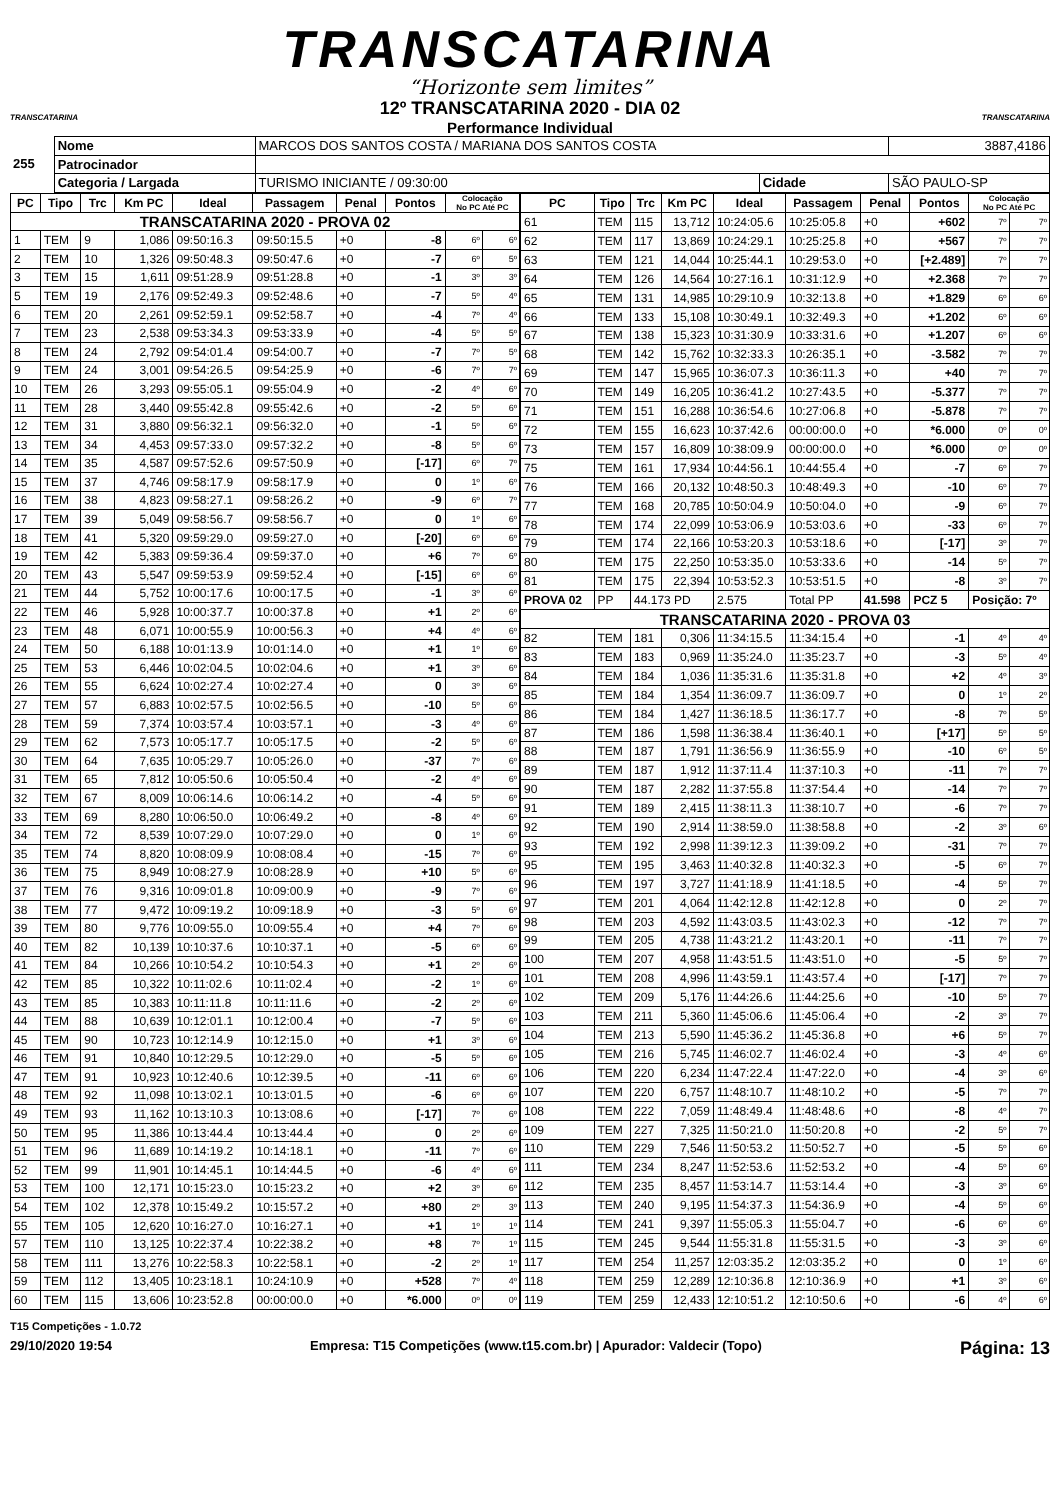TRANSCATARINA
“Horizonte sem limites”
TRANSCATARINA
12º TRANSCATARINA 2020 - DIA 02
Performance Individual
TRANSCATARINA
| 255 | Nome | MARCOS DOS SANTOS COSTA / MARIANA DOS SANTOS COSTA | | | | 3887,4186 |
| | Patrocinador | | | | | |
| | Categoria / Largada | | TURISMO INICIANTE / 09:30:00 | Cidade | SÃO PAULO-SP | |
| PC | Tipo | Trc | Km PC | Ideal | Passagem | Penal | Pontos | Colocação No PC Até PC | |
| --- | --- | --- | --- | --- | --- | --- | --- | --- | --- |
| TRANSCATARINA 2020 - PROVA 02 | | | | | | | | | |
| 1 | TEM | 9 | 1,086 | 09:50:16.3 | 09:50:15.5 | +0 | -8 | 6º | 6º |
| 2 | TEM | 10 | 1,326 | 09:50:48.3 | 09:50:47.6 | +0 | -7 | 6º | 5º |
| 3 | TEM | 15 | 1,611 | 09:51:28.9 | 09:51:28.8 | +0 | -1 | 3º | 3º |
| 5 | TEM | 19 | 2,176 | 09:52:49.3 | 09:52:48.6 | +0 | -7 | 5º | 4º |
| 6 | TEM | 20 | 2,261 | 09:52:59.1 | 09:52:58.7 | +0 | -4 | 7º | 4º |
| 7 | TEM | 23 | 2,538 | 09:53:34.3 | 09:53:33.9 | +0 | -4 | 5º | 5º |
| 8 | TEM | 24 | 2,792 | 09:54:01.4 | 09:54:00.7 | +0 | -7 | 7º | 5º |
| 9 | TEM | 24 | 3,001 | 09:54:26.5 | 09:54:25.9 | +0 | -6 | 7º | 7º |
| 10 | TEM | 26 | 3,293 | 09:55:05.1 | 09:55:04.9 | +0 | -2 | 4º | 6º |
| 11 | TEM | 28 | 3,440 | 09:55:42.8 | 09:55:42.6 | +0 | -2 | 5º | 6º |
| 12 | TEM | 31 | 3,880 | 09:56:32.1 | 09:56:32.0 | +0 | -1 | 5º | 6º |
| 13 | TEM | 34 | 4,453 | 09:57:33.0 | 09:57:32.2 | +0 | -8 | 5º | 6º |
| 14 | TEM | 35 | 4,587 | 09:57:52.6 | 09:57:50.9 | +0 | [-17] | 6º | 7º |
| 15 | TEM | 37 | 4,746 | 09:58:17.9 | 09:58:17.9 | +0 | 0 | 1º | 6º |
| 16 | TEM | 38 | 4,823 | 09:58:27.1 | 09:58:26.2 | +0 | -9 | 6º | 7º |
| 17 | TEM | 39 | 5,049 | 09:58:56.7 | 09:58:56.7 | +0 | 0 | 1º | 6º |
| 18 | TEM | 41 | 5,320 | 09:59:29.0 | 09:59:27.0 | +0 | [-20] | 6º | 6º |
| 19 | TEM | 42 | 5,383 | 09:59:36.4 | 09:59:37.0 | +0 | +6 | 7º | 6º |
| 20 | TEM | 43 | 5,547 | 09:59:53.9 | 09:59:52.4 | +0 | [-15] | 6º | 6º |
| 21 | TEM | 44 | 5,752 | 10:00:17.6 | 10:00:17.5 | +0 | -1 | 3º | 6º |
| 22 | TEM | 46 | 5,928 | 10:00:37.7 | 10:00:37.8 | +0 | +1 | 2º | 6º |
| 23 | TEM | 48 | 6,071 | 10:00:55.9 | 10:00:56.3 | +0 | +4 | 4º | 6º |
| 24 | TEM | 50 | 6,188 | 10:01:13.9 | 10:01:14.0 | +0 | +1 | 1º | 6º |
| 25 | TEM | 53 | 6,446 | 10:02:04.5 | 10:02:04.6 | +0 | +1 | 3º | 6º |
| 26 | TEM | 55 | 6,624 | 10:02:27.4 | 10:02:27.4 | +0 | 0 | 3º | 6º |
| 27 | TEM | 57 | 6,883 | 10:02:57.5 | 10:02:56.5 | +0 | -10 | 5º | 6º |
| 28 | TEM | 59 | 7,374 | 10:03:57.4 | 10:03:57.1 | +0 | -3 | 4º | 6º |
| 29 | TEM | 62 | 7,573 | 10:05:17.7 | 10:05:17.5 | +0 | -2 | 5º | 6º |
| 30 | TEM | 64 | 7,635 | 10:05:29.7 | 10:05:26.0 | +0 | -37 | 7º | 6º |
| 31 | TEM | 65 | 7,812 | 10:05:50.6 | 10:05:50.4 | +0 | -2 | 4º | 6º |
| 32 | TEM | 67 | 8,009 | 10:06:14.6 | 10:06:14.2 | +0 | -4 | 5º | 6º |
| 33 | TEM | 69 | 8,280 | 10:06:50.0 | 10:06:49.2 | +0 | -8 | 4º | 6º |
| 34 | TEM | 72 | 8,539 | 10:07:29.0 | 10:07:29.0 | +0 | 0 | 1º | 6º |
| 35 | TEM | 74 | 8,820 | 10:08:09.9 | 10:08:08.4 | +0 | -15 | 7º | 6º |
| 36 | TEM | 75 | 8,949 | 10:08:27.9 | 10:08:28.9 | +0 | +10 | 5º | 6º |
| 37 | TEM | 76 | 9,316 | 10:09:01.8 | 10:09:00.9 | +0 | -9 | 7º | 6º |
| 38 | TEM | 77 | 9,472 | 10:09:19.2 | 10:09:18.9 | +0 | -3 | 5º | 6º |
| 39 | TEM | 80 | 9,776 | 10:09:55.0 | 10:09:55.4 | +0 | +4 | 7º | 6º |
| 40 | TEM | 82 | 10,139 | 10:10:37.6 | 10:10:37.1 | +0 | -5 | 6º | 6º |
| 41 | TEM | 84 | 10,266 | 10:10:54.2 | 10:10:54.3 | +0 | +1 | 2º | 6º |
| 42 | TEM | 85 | 10,322 | 10:11:02.6 | 10:11:02.4 | +0 | -2 | 1º | 6º |
| 43 | TEM | 85 | 10,383 | 10:11:11.8 | 10:11:11.6 | +0 | -2 | 2º | 6º |
| 44 | TEM | 88 | 10,639 | 10:12:01.1 | 10:12:00.4 | +0 | -7 | 5º | 6º |
| 45 | TEM | 90 | 10,723 | 10:12:14.9 | 10:12:15.0 | +0 | +1 | 3º | 6º |
| 46 | TEM | 91 | 10,840 | 10:12:29.5 | 10:12:29.0 | +0 | -5 | 5º | 6º |
| 47 | TEM | 91 | 10,923 | 10:12:40.6 | 10:12:39.5 | +0 | -11 | 6º | 6º |
| 48 | TEM | 92 | 11,098 | 10:13:02.1 | 10:13:01.5 | +0 | -6 | 6º | 6º |
| 49 | TEM | 93 | 11,162 | 10:13:10.3 | 10:13:08.6 | +0 | [-17] | 7º | 6º |
| 50 | TEM | 95 | 11,386 | 10:13:44.4 | 10:13:44.4 | +0 | 0 | 2º | 6º |
| 51 | TEM | 96 | 11,689 | 10:14:19.2 | 10:14:18.1 | +0 | -11 | 7º | 6º |
| 52 | TEM | 99 | 11,901 | 10:14:45.1 | 10:14:44.5 | +0 | -6 | 4º | 6º |
| 53 | TEM | 100 | 12,171 | 10:15:23.0 | 10:15:23.2 | +0 | +2 | 3º | 6º |
| 54 | TEM | 102 | 12,378 | 10:15:49.2 | 10:15:57.2 | +0 | +80 | 2º | 3º |
| 55 | TEM | 105 | 12,620 | 10:16:27.0 | 10:16:27.1 | +0 | +1 | 1º | 1º |
| 57 | TEM | 110 | 13,125 | 10:22:37.4 | 10:22:38.2 | +0 | +8 | 7º | 1º |
| 58 | TEM | 111 | 13,276 | 10:22:58.3 | 10:22:58.1 | +0 | -2 | 2º | 1º |
| 59 | TEM | 112 | 13,405 | 10:23:18.1 | 10:24:10.9 | +0 | +528 | 7º | 4º |
| 60 | TEM | 115 | 13,606 | 10:23:52.8 | 00:00:00.0 | +0 | *6.000 | 0º | 0º |
| PC | Tipo | Trc | Km PC | Ideal | Passagem | Penal | Pontos | Colocação No PC Até PC | |
| --- | --- | --- | --- | --- | --- | --- | --- | --- | --- |
| 61 | TEM | 115 | 13,712 | 10:24:05.6 | 10:25:05.8 | +0 | +602 | 7º | 7º |
| 62 | TEM | 117 | 13,869 | 10:24:29.1 | 10:25:25.8 | +0 | +567 | 7º | 7º |
| 63 | TEM | 121 | 14,044 | 10:25:44.1 | 10:29:53.0 | +0 | [+2.489] | 7º | 7º |
| 64 | TEM | 126 | 14,564 | 10:27:16.1 | 10:31:12.9 | +0 | +2.368 | 7º | 7º |
| 65 | TEM | 131 | 14,985 | 10:29:10.9 | 10:32:13.8 | +0 | +1.829 | 6º | 6º |
| 66 | TEM | 133 | 15,108 | 10:30:49.1 | 10:32:49.3 | +0 | +1.202 | 6º | 6º |
| 67 | TEM | 138 | 15,323 | 10:31:30.9 | 10:33:31.6 | +0 | +1.207 | 6º | 6º |
| 68 | TEM | 142 | 15,762 | 10:32:33.3 | 10:26:35.1 | +0 | -3.582 | 7º | 7º |
| 69 | TEM | 147 | 15,965 | 10:36:07.3 | 10:36:11.3 | +0 | +40 | 7º | 7º |
| 70 | TEM | 149 | 16,205 | 10:36:41.2 | 10:27:43.5 | +0 | -5.377 | 7º | 7º |
| 71 | TEM | 151 | 16,288 | 10:36:54.6 | 10:27:06.8 | +0 | -5.878 | 7º | 7º |
| 72 | TEM | 155 | 16,623 | 10:37:42.6 | 00:00:00.0 | +0 | *6.000 | 0º | 0º |
| 73 | TEM | 157 | 16,809 | 10:38:09.9 | 00:00:00.0 | +0 | *6.000 | 0º | 0º |
| 75 | TEM | 161 | 17,934 | 10:44:56.1 | 10:44:55.4 | +0 | -7 | 6º | 7º |
| 76 | TEM | 166 | 20,132 | 10:48:50.3 | 10:48:49.3 | +0 | -10 | 6º | 7º |
| 77 | TEM | 168 | 20,785 | 10:50:04.9 | 10:50:04.0 | +0 | -9 | 6º | 7º |
| 78 | TEM | 174 | 22,099 | 10:53:06.9 | 10:53:03.6 | +0 | -33 | 6º | 7º |
| 79 | TEM | 174 | 22,166 | 10:53:20.3 | 10:53:18.6 | +0 | [-17] | 3º | 7º |
| 80 | TEM | 175 | 22,250 | 10:53:35.0 | 10:53:33.6 | +0 | -14 | 5º | 7º |
| 81 | TEM | 175 | 22,394 | 10:53:52.3 | 10:53:51.5 | +0 | -8 | 3º | 7º |
| PROVA 02 | PP | 44.173 PD | | 2.575 | Total PP | 41.598 | PCZ 5 | Posição: 7º | |
| TRANSCATARINA 2020 - PROVA 03 | | | | | | | | | |
| 82 | TEM | 181 | 0,306 | 11:34:15.5 | 11:34:15.4 | +0 | -1 | 4º | 4º |
| 83 | TEM | 183 | 0,969 | 11:35:24.0 | 11:35:23.7 | +0 | -3 | 5º | 4º |
| 84 | TEM | 184 | 1,036 | 11:35:31.6 | 11:35:31.8 | +0 | +2 | 4º | 3º |
| 85 | TEM | 184 | 1,354 | 11:36:09.7 | 11:36:09.7 | +0 | 0 | 1º | 2º |
| 86 | TEM | 184 | 1,427 | 11:36:18.5 | 11:36:17.7 | +0 | -8 | 7º | 5º |
| 87 | TEM | 186 | 1,598 | 11:36:38.4 | 11:36:40.1 | +0 | [+17] | 5º | 5º |
| 88 | TEM | 187 | 1,791 | 11:36:56.9 | 11:36:55.9 | +0 | -10 | 6º | 5º |
| 89 | TEM | 187 | 1,912 | 11:37:11.4 | 11:37:10.3 | +0 | -11 | 7º | 7º |
| 90 | TEM | 187 | 2,282 | 11:37:55.8 | 11:37:54.4 | +0 | -14 | 7º | 7º |
| 91 | TEM | 189 | 2,415 | 11:38:11.3 | 11:38:10.7 | +0 | -6 | 7º | 7º |
| 92 | TEM | 190 | 2,914 | 11:38:59.0 | 11:38:58.8 | +0 | -2 | 3º | 6º |
| 93 | TEM | 192 | 2,998 | 11:39:12.3 | 11:39:09.2 | +0 | -31 | 7º | 7º |
| 95 | TEM | 195 | 3,463 | 11:40:32.8 | 11:40:32.3 | +0 | -5 | 6º | 7º |
| 96 | TEM | 197 | 3,727 | 11:41:18.9 | 11:41:18.5 | +0 | -4 | 5º | 7º |
| 97 | TEM | 201 | 4,064 | 11:42:12.8 | 11:42:12.8 | +0 | 0 | 2º | 7º |
| 98 | TEM | 203 | 4,592 | 11:43:03.5 | 11:43:02.3 | +0 | -12 | 7º | 7º |
| 99 | TEM | 205 | 4,738 | 11:43:21.2 | 11:43:20.1 | +0 | -11 | 7º | 7º |
| 100 | TEM | 207 | 4,958 | 11:43:51.5 | 11:43:51.0 | +0 | -5 | 5º | 7º |
| 101 | TEM | 208 | 4,996 | 11:43:59.1 | 11:43:57.4 | +0 | [-17] | 7º | 7º |
| 102 | TEM | 209 | 5,176 | 11:44:26.6 | 11:44:25.6 | +0 | -10 | 5º | 7º |
| 103 | TEM | 211 | 5,360 | 11:45:06.6 | 11:45:06.4 | +0 | -2 | 3º | 7º |
| 104 | TEM | 213 | 5,590 | 11:45:36.2 | 11:45:36.8 | +0 | +6 | 5º | 7º |
| 105 | TEM | 216 | 5,745 | 11:46:02.7 | 11:46:02.4 | +0 | -3 | 4º | 6º |
| 106 | TEM | 220 | 6,234 | 11:47:22.4 | 11:47:22.0 | +0 | -4 | 3º | 6º |
| 107 | TEM | 220 | 6,757 | 11:48:10.7 | 11:48:10.2 | +0 | -5 | 7º | 7º |
| 108 | TEM | 222 | 7,059 | 11:48:49.4 | 11:48:48.6 | +0 | -8 | 4º | 7º |
| 109 | TEM | 227 | 7,325 | 11:50:21.0 | 11:50:20.8 | +0 | -2 | 5º | 7º |
| 110 | TEM | 229 | 7,546 | 11:50:53.2 | 11:50:52.7 | +0 | -5 | 5º | 6º |
| 111 | TEM | 234 | 8,247 | 11:52:53.6 | 11:52:53.2 | +0 | -4 | 5º | 6º |
| 112 | TEM | 235 | 8,457 | 11:53:14.7 | 11:53:14.4 | +0 | -3 | 3º | 6º |
| 113 | TEM | 240 | 9,195 | 11:54:37.3 | 11:54:36.9 | +0 | -4 | 5º | 6º |
| 114 | TEM | 241 | 9,397 | 11:55:05.3 | 11:55:04.7 | +0 | -6 | 6º | 6º |
| 115 | TEM | 245 | 9,544 | 11:55:31.8 | 11:55:31.5 | +0 | -3 | 3º | 6º |
| 117 | TEM | 254 | 11,257 | 12:03:35.2 | 12:03:35.2 | +0 | 0 | 1º | 6º |
| 118 | TEM | 259 | 12,289 | 12:10:36.8 | 12:10:36.9 | +0 | +1 | 3º | 6º |
| 119 | TEM | 259 | 12,433 | 12:10:51.2 | 12:10:50.6 | +0 | -6 | 4º | 6º |
T15 Competições - 1.0.72
29/10/2020 19:54 Empresa: T15 Competições (www.t15.com.br) | Apurador: Valdecir (Topo) Página: 13